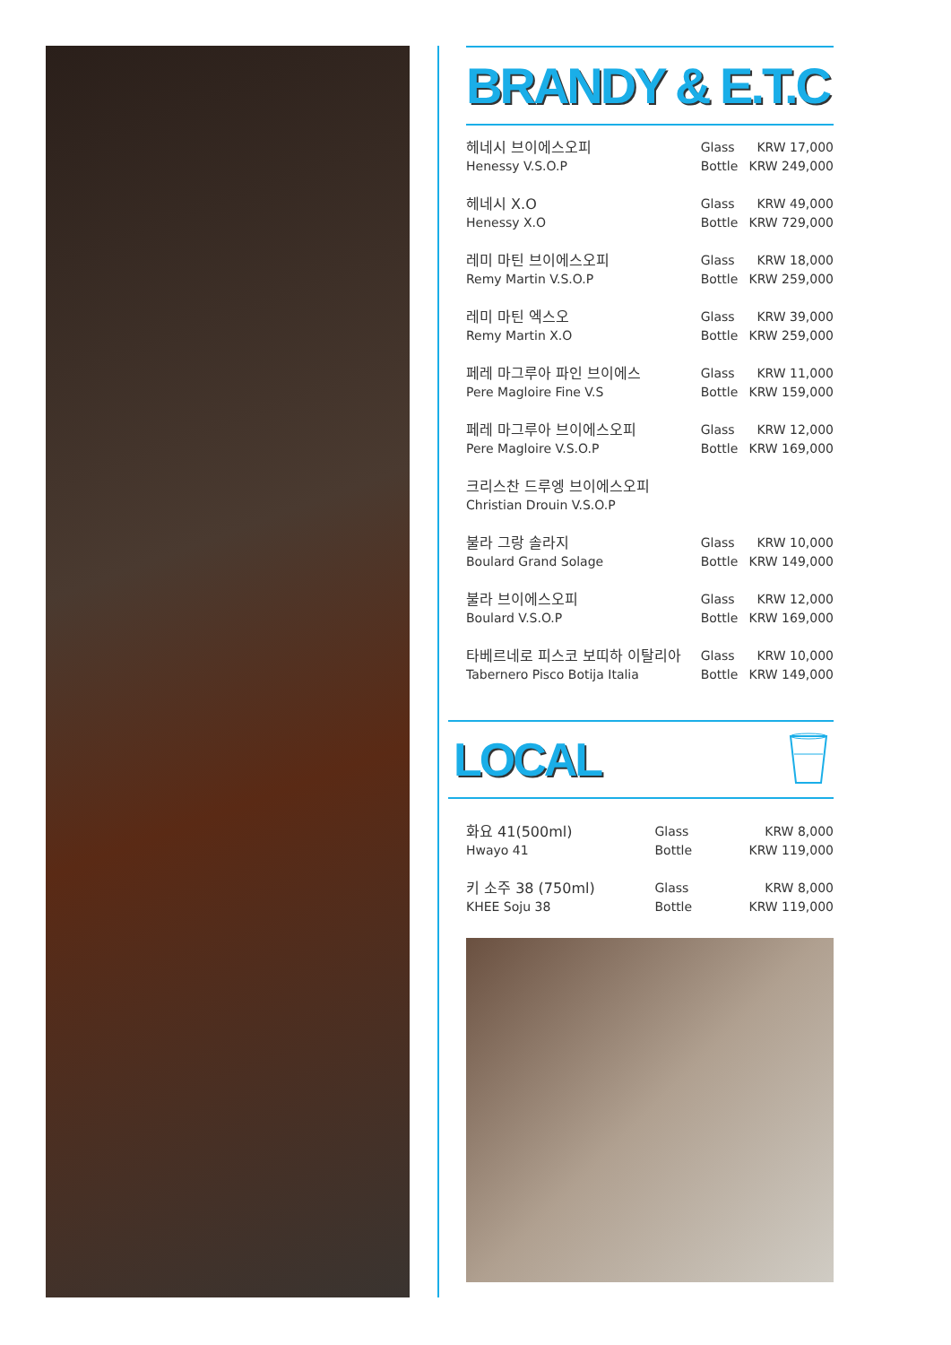BRANDY & E.T.C
| 헤네시 브이에스오피 | Glass | KRW 17,000 |
| Henessy V.S.O.P | Bottle | KRW 249,000 |
| 헤네시 X.O | Glass | KRW 49,000 |
| Henessy X.O | Bottle | KRW 729,000 |
| 레미 마틴 브이에스오피 | Glass | KRW 18,000 |
| Remy Martin V.S.O.P | Bottle | KRW 259,000 |
| 레미 마틴 엑스오 | Glass | KRW 39,000 |
| Remy Martin X.O | Bottle | KRW 259,000 |
| 페레 마그루아 파인 브이에스 | Glass | KRW 11,000 |
| Pere Magloire Fine V.S | Bottle | KRW 159,000 |
| 페레 마그루아 브이에스오피 | Glass | KRW 12,000 |
| Pere Magloire V.S.O.P | Bottle | KRW 169,000 |
| 크리스찬 드루엥 브이에스오피 | | |
| Christian Drouin V.S.O.P | | |
| 불라 그랑 솔라지 | Glass | KRW 10,000 |
| Boulard Grand Solage | Bottle | KRW 149,000 |
| 불라 브이에스오피 | Glass | KRW 12,000 |
| Boulard V.S.O.P | Bottle | KRW 169,000 |
| 타베르네로 피스코 보띠하 이탈리아 | Glass | KRW 10,000 |
| Tabernero Pisco Botija Italia | Bottle | KRW 149,000 |
LOCAL
| 화요 41(500ml) | Glass | KRW 8,000 |
| Hwayo 41 | Bottle | KRW 119,000 |
| 키 소주 38 (750ml) | Glass | KRW 8,000 |
| KHEE Soju 38 | Bottle | KRW 119,000 |